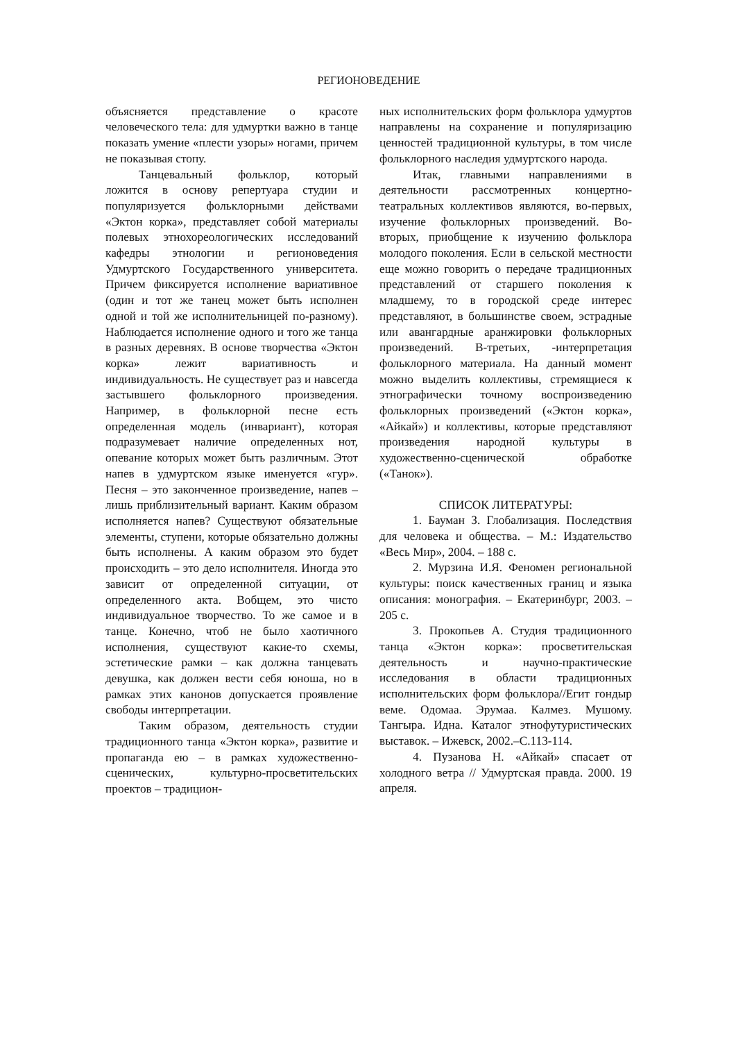РЕГИОНОВЕДЕНИЕ
объясняется представление о красоте человеческого тела: для удмуртки важно в танце показать умение «плести узоры» ногами, причем не показывая стопу.
Танцевальный фольклор, который ложится в основу репертуара студии и популяризуется фольклорными действами «Эктон корка», представляет собой материалы полевых этнохореологических исследований кафедры этнологии и регионоведения Удмуртского Государственного университета. Причем фиксируется исполнение вариативное (один и тот же танец может быть исполнен одной и той же исполнительницей по-разному). Наблюдается исполнение одного и того же танца в разных деревнях. В основе творчества «Эктон корка» лежит вариативность и индивидуальность. Не существует раз и навсегда застывшего фольклорного произведения. Например, в фольклорной песне есть определенная модель (инвариант), которая подразумевает наличие определенных нот, опевание которых может быть различным. Этот напев в удмуртском языке именуется «гур». Песня – это законченное произведение, напев – лишь приблизительный вариант. Каким образом исполняется напев? Существуют обязательные элементы, ступени, которые обязательно должны быть исполнены. А каким образом это будет происходить – это дело исполнителя. Иногда это зависит от определенной ситуации, от определенного акта. Вобщем, это чисто индивидуальное творчество. То же самое и в танце. Конечно, чтоб не было хаотичного исполнения, существуют какие-то схемы, эстетические рамки – как должна танцевать девушка, как должен вести себя юноша, но в рамках этих канонов допускается проявление свободы интерпретации.
Таким образом, деятельность студии традиционного танца «Эктон корка», развитие и пропаганда ею – в рамках художественно-сценических, культурно-просветительских проектов – традицион-
ных исполнительских форм фольклора удмуртов направлены на сохранение и популяризацию ценностей традиционной культуры, в том числе фольклорного наследия удмуртского народа.
Итак, главными направлениями в деятельности рассмотренных концертно-театральных коллективов являются, во-первых, изучение фольклорных произведений. Во-вторых, приобщение к изучению фольклора молодого поколения. Если в сельской местности еще можно говорить о передаче традиционных представлений от старшего поколения к младшему, то в городской среде интерес представляют, в большинстве своем, эстрадные или авангардные аранжировки фольклорных произведений. В-третьих, -интерпретация фольклорного материала. На данный момент можно выделить коллективы, стремящиеся к этнографически точному воспроизведению фольклорных произведений («Эктон корка», «Айкай») и коллективы, которые представляют произведения народной культуры в художественно-сценической обработке («Танок»).
СПИСОК ЛИТЕРАТУРЫ:
1. Бауман З. Глобализация. Последствия для человека и общества. – М.: Издательство «Весь Мир», 2004. – 188 с.
2. Мурзина И.Я. Феномен региональной культуры: поиск качественных границ и языка описания: монография. – Екатеринбург, 2003. – 205 с.
3. Прокопьев А. Студия традиционного танца «Эктон корка»: просветительская деятельность и научно-практические исследования в области традиционных исполнительских форм фольклора//Егит гондыр веме. Одомаа. Эрумаа. Калмез. Мушому. Тангыра. Идна. Каталог этнофутуристических выставок. – Ижевск, 2002.–С.113-114.
4. Пузанова Н. «Айкай» спасает от холодного ветра // Удмуртская правда. 2000. 19 апреля.